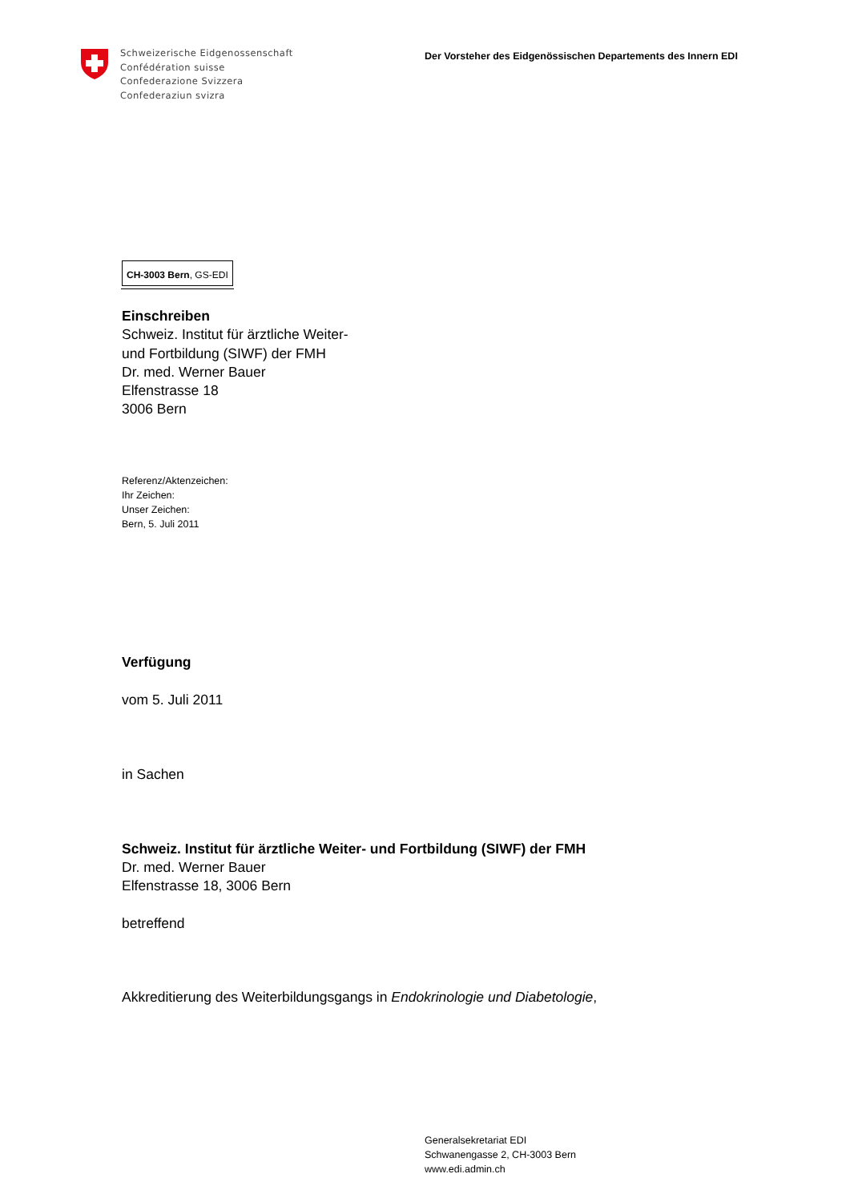Schweizerische Eidgenossenschaft
Confédération suisse
Confederazione Svizzera
Confederaziun svizra
Der Vorsteher des Eidgenössischen Departements des Innern EDI
CH-3003 Bern, GS-EDI
Einschreiben
Schweiz. Institut für ärztliche Weiter-
und Fortbildung (SIWF) der FMH
Dr. med. Werner Bauer
Elfenstrasse 18
3006 Bern
Referenz/Aktenzeichen:
Ihr Zeichen:
Unser Zeichen:
Bern, 5. Juli 2011
Verfügung
vom 5. Juli 2011
in Sachen
Schweiz. Institut für ärztliche Weiter- und Fortbildung (SIWF) der FMH
Dr. med. Werner Bauer
Elfenstrasse 18, 3006 Bern
betreffend
Akkreditierung des Weiterbildungsgangs in Endokrinologie und Diabetologie,
Generalsekretariat EDI
Schwanengasse 2, CH-3003 Bern
www.edi.admin.ch